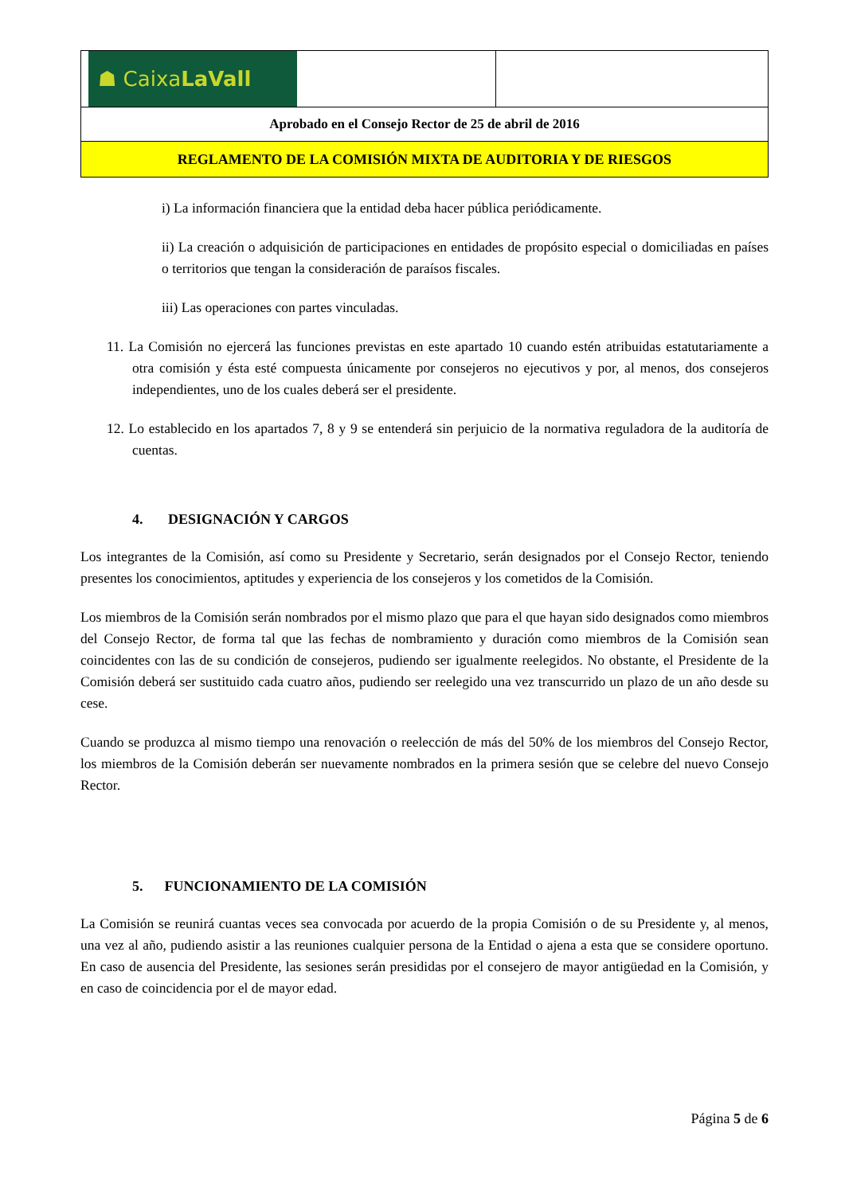| ☗ Caixa LaVall | |
| Aprobado en el Consejo Rector de 25 de abril de 2016 | |
| REGLAMENTO DE LA COMISIÓN MIXTA DE AUDITORIA Y DE RIESGOS | |
i) La información financiera que la entidad deba hacer pública periódicamente.
ii) La creación o adquisición de participaciones en entidades de propósito especial o domiciliadas en países o territorios que tengan la consideración de paraísos fiscales.
iii) Las operaciones con partes vinculadas.
11. La Comisión no ejercerá las funciones previstas en este apartado 10 cuando estén atribuidas estatutariamente a otra comisión y ésta esté compuesta únicamente por consejeros no ejecutivos y por, al menos, dos consejeros independientes, uno de los cuales deberá ser el presidente.
12. Lo establecido en los apartados 7, 8 y 9 se entenderá sin perjuicio de la normativa reguladora de la auditoría de cuentas.
4. DESIGNACIÓN Y CARGOS
Los integrantes de la Comisión, así como su Presidente y Secretario, serán designados por el Consejo Rector, teniendo presentes los conocimientos, aptitudes y experiencia de los consejeros y los cometidos de la Comisión.
Los miembros de la Comisión serán nombrados por el mismo plazo que para el que hayan sido designados como miembros del Consejo Rector, de forma tal que las fechas de nombramiento y duración como miembros de la Comisión sean coincidentes con las de su condición de consejeros, pudiendo ser igualmente reelegidos. No obstante, el Presidente de la Comisión deberá ser sustituido cada cuatro años, pudiendo ser reelegido una vez transcurrido un plazo de un año desde su cese.
Cuando se produzca al mismo tiempo una renovación o reelección de más del 50% de los miembros del Consejo Rector, los miembros de la Comisión deberán ser nuevamente nombrados en la primera sesión que se celebre del nuevo Consejo Rector.
5. FUNCIONAMIENTO DE LA COMISIÓN
La Comisión se reunirá cuantas veces sea convocada por acuerdo de la propia Comisión o de su Presidente y, al menos, una vez al año, pudiendo asistir a las reuniones cualquier persona de la Entidad o ajena a esta que se considere oportuno. En caso de ausencia del Presidente, las sesiones serán presididas por el consejero de mayor antigüedad en la Comisión, y en caso de coincidencia por el de mayor edad.
Página 5 de 6